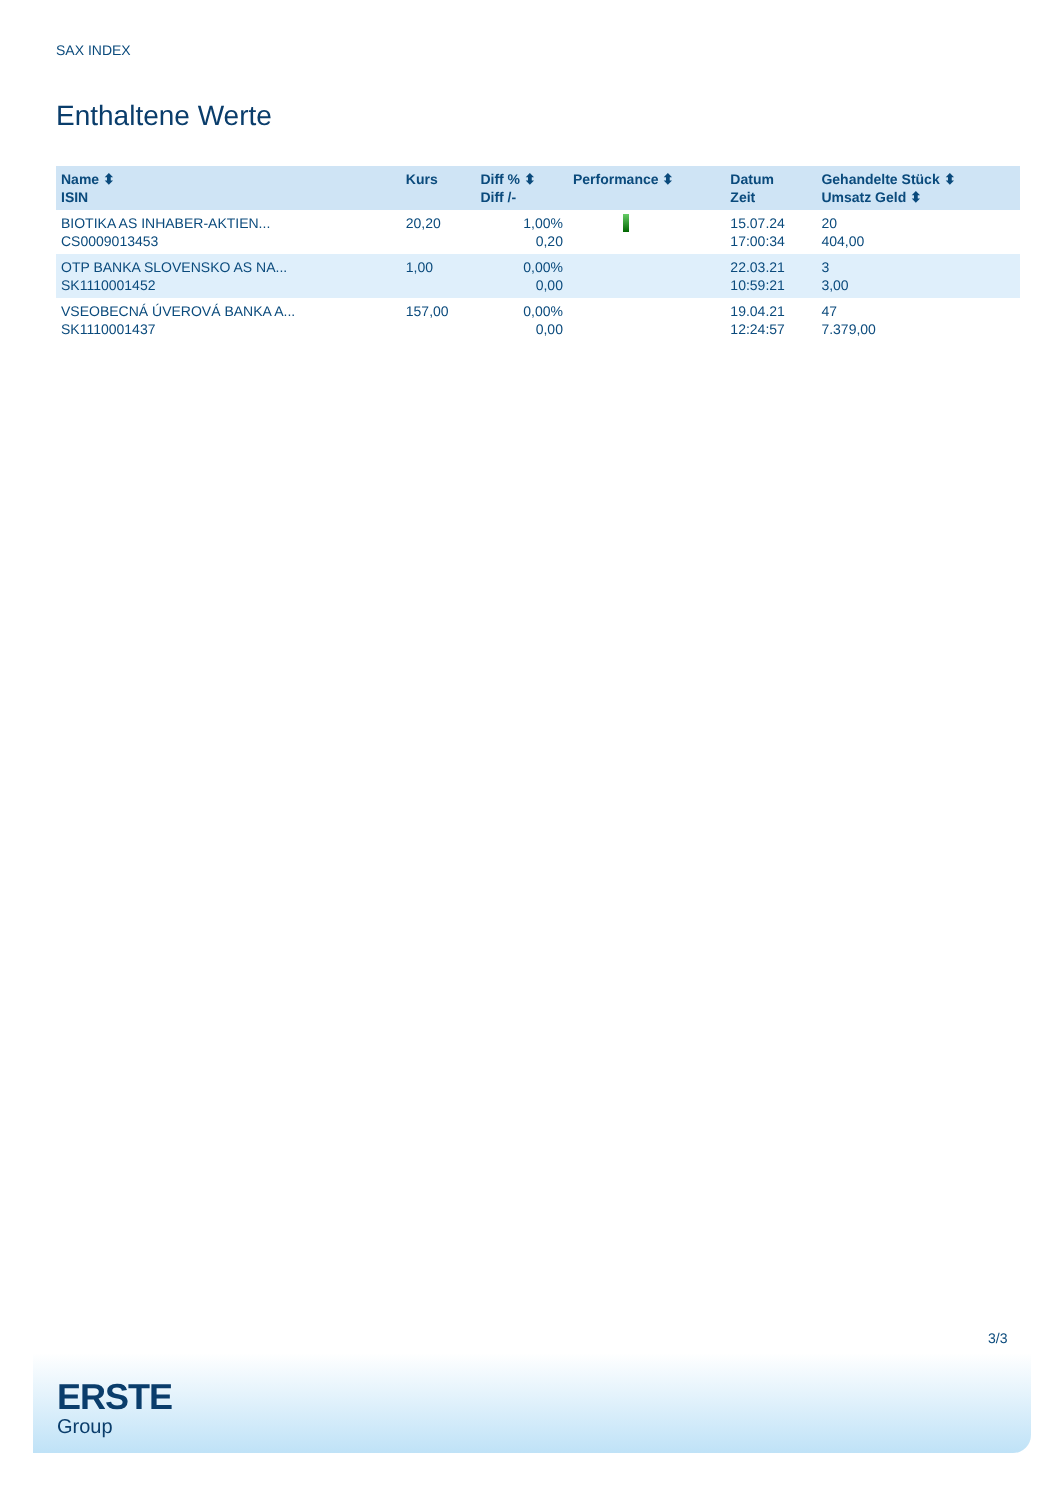SAX INDEX
Enthaltene Werte
| Name ⬍ ISIN | Kurs | Diff % ⬍ Diff /- | Performance ⬍ | Datum Zeit | Gehandelte Stück ⬍ Umsatz Geld ⬍ |
| --- | --- | --- | --- | --- | --- |
| BIOTIKA AS INHABER-AKTIEN... CS0009013453 | 20,20 | 1,00% 0,20 | | 15.07.24 17:00:34 | 20 404,00 |
| OTP BANKA SLOVENSKO AS NA... SK1110001452 | 1,00 | 0,00% 0,00 | | 22.03.21 10:59:21 | 3 3,00 |
| VSEOBECNÁ ÚVEROVÁ BANKA A... SK1110001437 | 157,00 | 0,00% 0,00 | | 19.04.21 12:24:57 | 47 7.379,00 |
3/3
ERSTE
Group